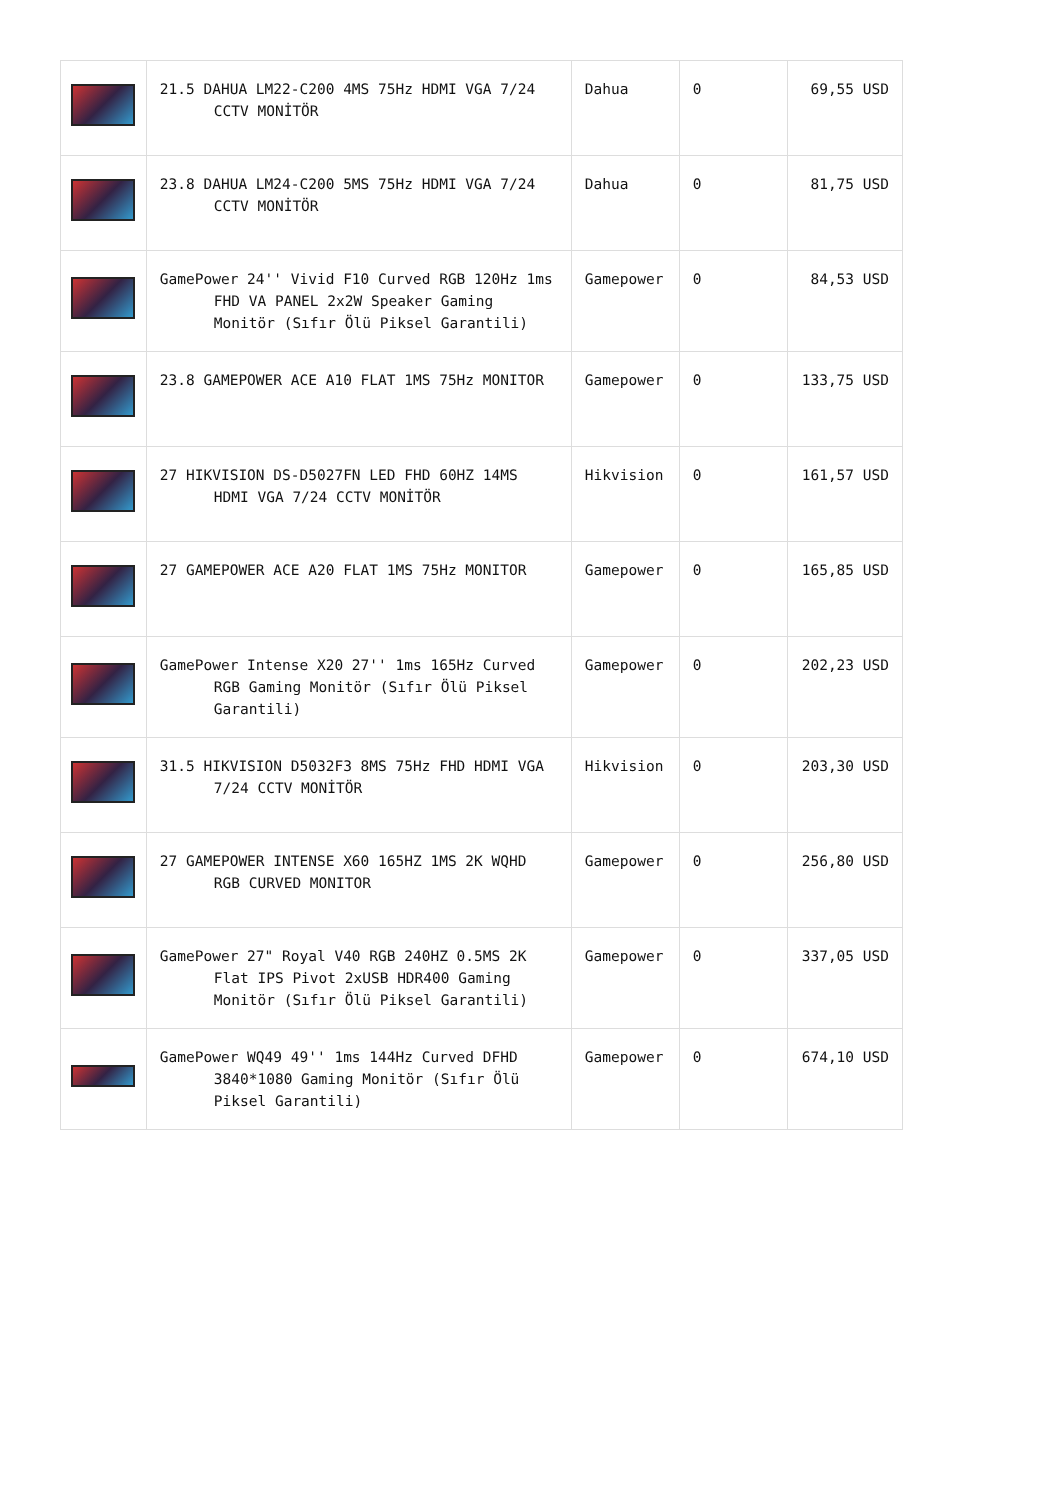| | 21.5 DAHUA LM22-C200 4MS 75Hz HDMI VGA 7/24 CCTV MONİTÖR | Dahua | 0 | 69,55 USD |
| | 23.8 DAHUA LM24-C200 5MS 75Hz HDMI VGA 7/24 CCTV MONİTÖR | Dahua | 0 | 81,75 USD |
| | GamePower 24'' Vivid F10 Curved RGB 120Hz 1ms FHD VA PANEL 2x2W Speaker Gaming Monitör (Sıfır Ölü Piksel Garantili) | Gamepower | 0 | 84,53 USD |
| | 23.8 GAMEPOWER ACE A10 FLAT 1MS 75Hz MONITOR | Gamepower | 0 | 133,75 USD |
| | 27 HIKVISION DS-D5027FN LED FHD 60HZ 14MS HDMI VGA 7/24 CCTV MONİTÖR | Hikvision | 0 | 161,57 USD |
| | 27 GAMEPOWER ACE A20 FLAT 1MS 75Hz MONITOR | Gamepower | 0 | 165,85 USD |
| | GamePower Intense X20 27'' 1ms 165Hz Curved RGB Gaming Monitör (Sıfır Ölü Piksel Garantili) | Gamepower | 0 | 202,23 USD |
| | 31.5 HIKVISION D5032F3 8MS 75Hz FHD HDMI VGA 7/24 CCTV MONİTÖR | Hikvision | 0 | 203,30 USD |
| | 27 GAMEPOWER INTENSE X60 165HZ 1MS 2K WQHD RGB CURVED MONITOR | Gamepower | 0 | 256,80 USD |
| | GamePower 27" Royal V40 RGB 240HZ 0.5MS 2K Flat IPS Pivot 2xUSB HDR400 Gaming Monitör (Sıfır Ölü Piksel Garantili) | Gamepower | 0 | 337,05 USD |
| | GamePower WQ49 49'' 1ms 144Hz Curved DFHD 3840*1080 Gaming Monitör (Sıfır Ölü Piksel Garantili) | Gamepower | 0 | 674,10 USD |